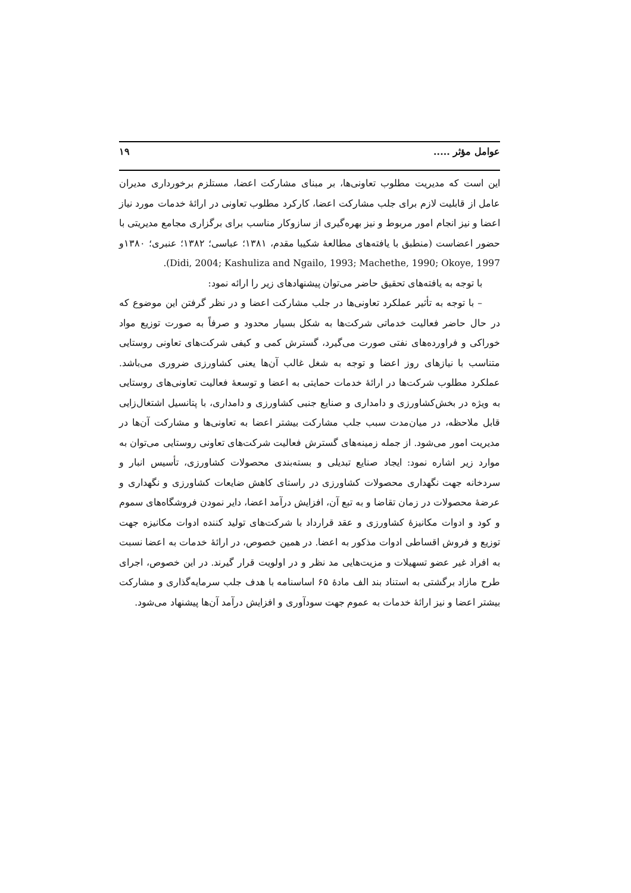عوامل مؤثر ..... ۱۹
این است که مدیریت مطلوب تعاونی‌ها، بر مبنای مشارکت اعضا، مستلزم برخورداری مدیران عامل از قابلیت لازم برای جلب مشارکت اعضا، کارکرد مطلوب تعاونی در ارائهٔ خدمات مورد نیاز اعضا و نیز انجام امور مربوط و نیز بهره‌گیری از سازوکار مناسب برای برگزاری مجامع مدیریتی با حضور اعضاست (منطبق با یافته‌های مطالعهٔ شکیبا مقدم، ۱۳۸۱؛ عباسی؛ ۱۳۸۲؛ عنبری؛ ۱۳۸۰و Didi, 2004; Kashuliza and Ngailo, 1993; Machethe, 1990; Okoye, 1997).
با توجه به یافته‌های تحقیق حاضر می‌توان پیشنهادهای زیر را ارائه نمود:
– با توجه به تأثیر عملکرد تعاونی‌ها در جلب مشارکت اعضا و در نظر گرفتن این موضوع که در حال حاضر فعالیت خدماتی شرکت‌ها به شکل بسیار محدود و صرفاً به صورت توزیع مواد خوراکی و فراورده‌های نفتی صورت می‌گیرد، گسترش کمی و کیفی شرکت‌های تعاونی روستایی متناسب با نیازهای روز اعضا و توجه به شغل غالب آن‌ها یعنی کشاورزی ضروری می‌باشد. عملکرد مطلوب شرکت‌ها در ارائهٔ خدمات حمایتی به اعضا و توسعهٔ فعالیت تعاونی‌های روستایی به ویژه در بخش‌کشاورزی و دامداری و صنایع جنبی کشاورزی و دامداری، با پتانسیل اشتغال‌زایی قابل ملاحظه، در میان‌مدت سبب جلب مشارکت بیشتر اعضا به تعاونی‌ها و مشارکت آن‌ها در مدیریت امور می‌شود. از جمله زمینه‌های گسترش فعالیت شرکت‌های تعاونی روستایی می‌توان به موارد زیر اشاره نمود: ایجاد صنایع تبدیلی و بسته‌بندی محصولات کشاورزی، تأسیس انبار و سردخانه جهت نگهداری محصولات کشاورزی در راستای کاهش ضایعات کشاورزی و نگهداری و عرضهٔ محصولات در زمان تقاضا و به تبع آن، افزایش درآمد اعضا، دایر نمودن فروشگاه‌های سموم و کود و ادوات مکانیزهٔ کشاورزی و عقد قرارداد با شرکت‌های تولید کننده ادوات مکانیزه جهت توزیع و فروش اقساطی ادوات مذکور به اعضا. در همین خصوص، در ارائهٔ خدمات به اعضا نسبت به افراد غیر عضو تسهیلات و مزیت‌هایی مد نظر و در اولویت قرار گیرند. در این خصوص، اجرای طرح مازاد برگشتی به استناد بند الف مادهٔ ۶۵ اساسنامه با هدف جلب سرمایه‌گذاری و مشارکت بیشتر اعضا و نیز ارائهٔ خدمات به عموم جهت سودآوری و افزایش درآمد آن‌ها پیشنهاد می‌شود.